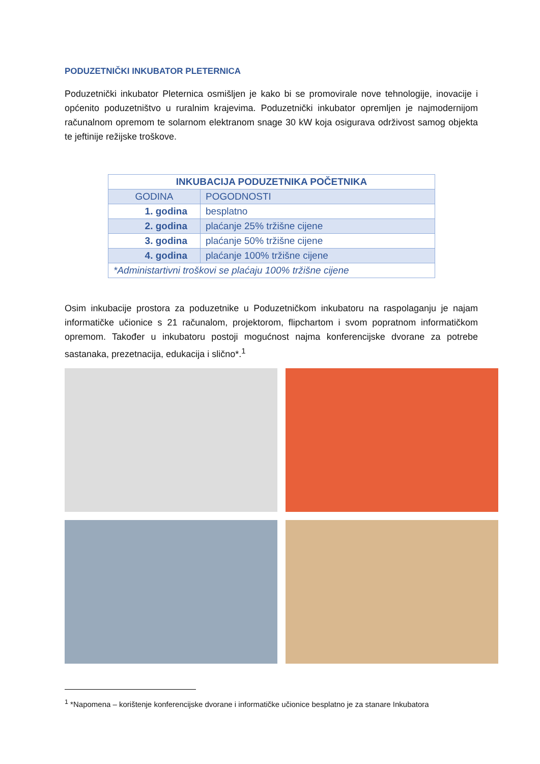PODUZETNIČKI INKUBATOR PLETERNICA
Poduzetnički inkubator Pleternica osmišljen je kako bi se promovirale nove tehnologije, inovacije i općenito poduzetništvo u ruralnim krajevima. Poduzetnički inkubator opremljen je najmodernijom računalnom opremom te solarnom elektranom snage 30 kW koja osigurava održivost samog objekta te jeftinije režijske troškove.
| INKUBACIJA PODUZETNIKA POČETNIKA | |
| --- | --- |
| GODINA | POGODNOSTI |
| 1. godina | besplatno |
| 2. godina | plaćanje 25% tržišne cijene |
| 3. godina | plaćanje 50% tržišne cijene |
| 4. godina | plaćanje 100% tržišne cijene |
| *Administartivni troškovi se plaćaju 100% tržišne cijene | |
Osim inkubacije prostora za poduzetnike u Poduzetničkom inkubatoru na raspolaganju je najam informatičke učionice s 21 računalom, projektorom, flipchartom i svom popratnom informatičkom opremom. Također u inkubatoru postoji mogućnost najma konferencijske dvorane za potrebe sastanaka, prezetnacija, edukacija i slično*.<sup>1</sup>
<sup>1</sup> *Napomena – korištenje konferencijske dvorane i informatičke učionice besplatno je za stanare Inkubatora